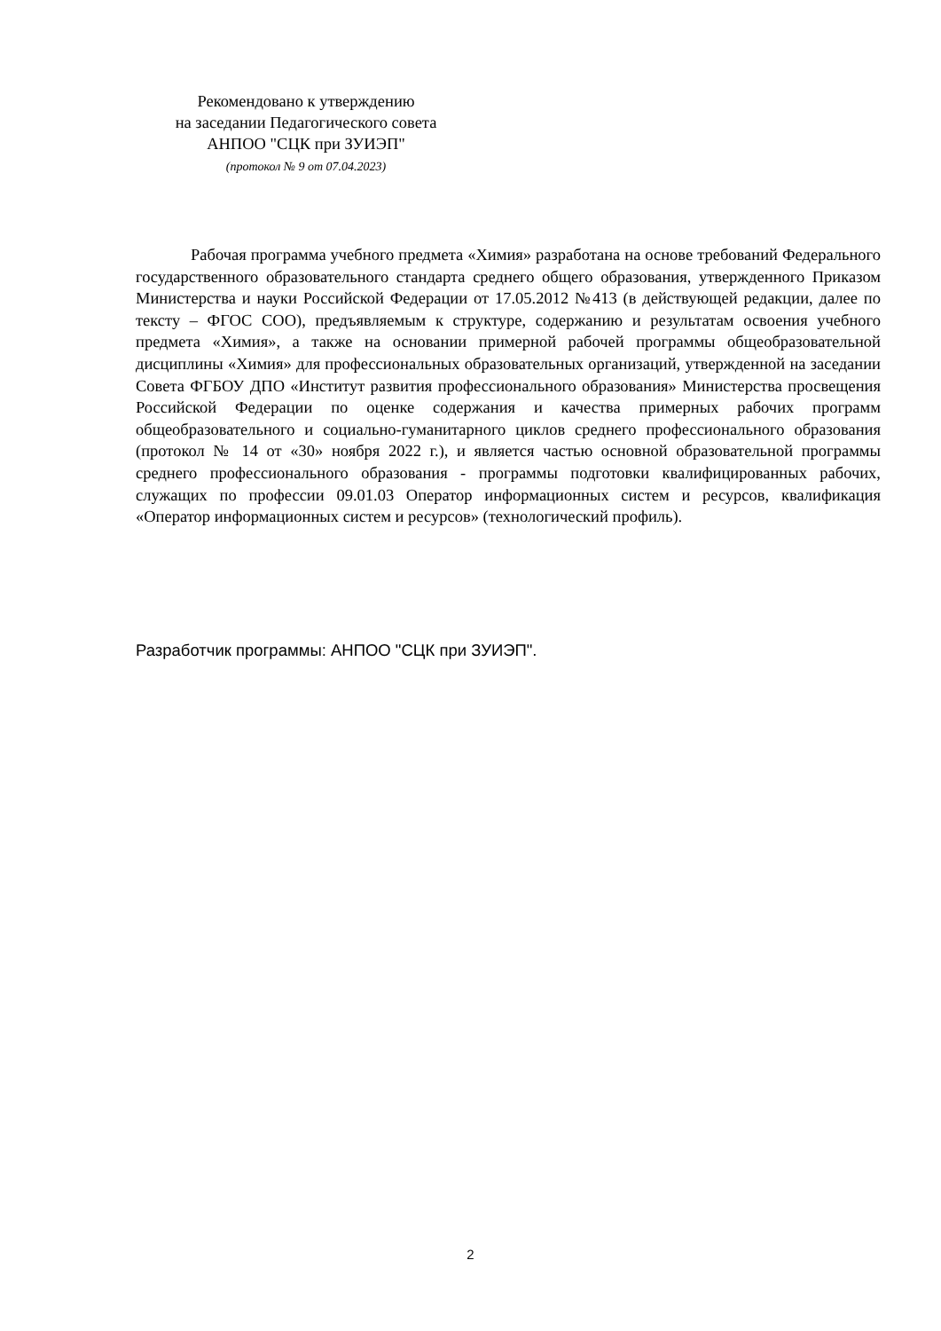Рекомендовано к утверждению
на заседании Педагогического совета
АНПОО "СЦК при ЗУИЭП"
(протокол № 9 от 07.04.2023)
Рабочая программа учебного предмета «Химия» разработана на основе требований Федерального государственного образовательного стандарта среднего общего образования, утвержденного Приказом Министерства и науки Российской Федерации от 17.05.2012 №413 (в действующей редакции, далее по тексту – ФГОС СОО), предъявляемым к структуре, содержанию и результатам освоения учебного предмета «Химия», а также на основании примерной рабочей программы общеобразовательной дисциплины «Химия» для профессиональных образовательных организаций, утвержденной на заседании Совета ФГБОУ ДПО «Институт развития профессионального образования» Министерства просвещения Российской Федерации по оценке содержания и качества примерных рабочих программ общеобразовательного и социально-гуманитарного циклов среднего профессионального образования (протокол № 14 от «30» ноября 2022 г.), и является частью основной образовательной программы среднего профессионального образования - программы подготовки квалифицированных рабочих, служащих по профессии 09.01.03 Оператор информационных систем и ресурсов, квалификация «Оператор информационных систем и ресурсов» (технологический профиль).
Разработчик программы: АНПОО "СЦК при ЗУИЭП".
2